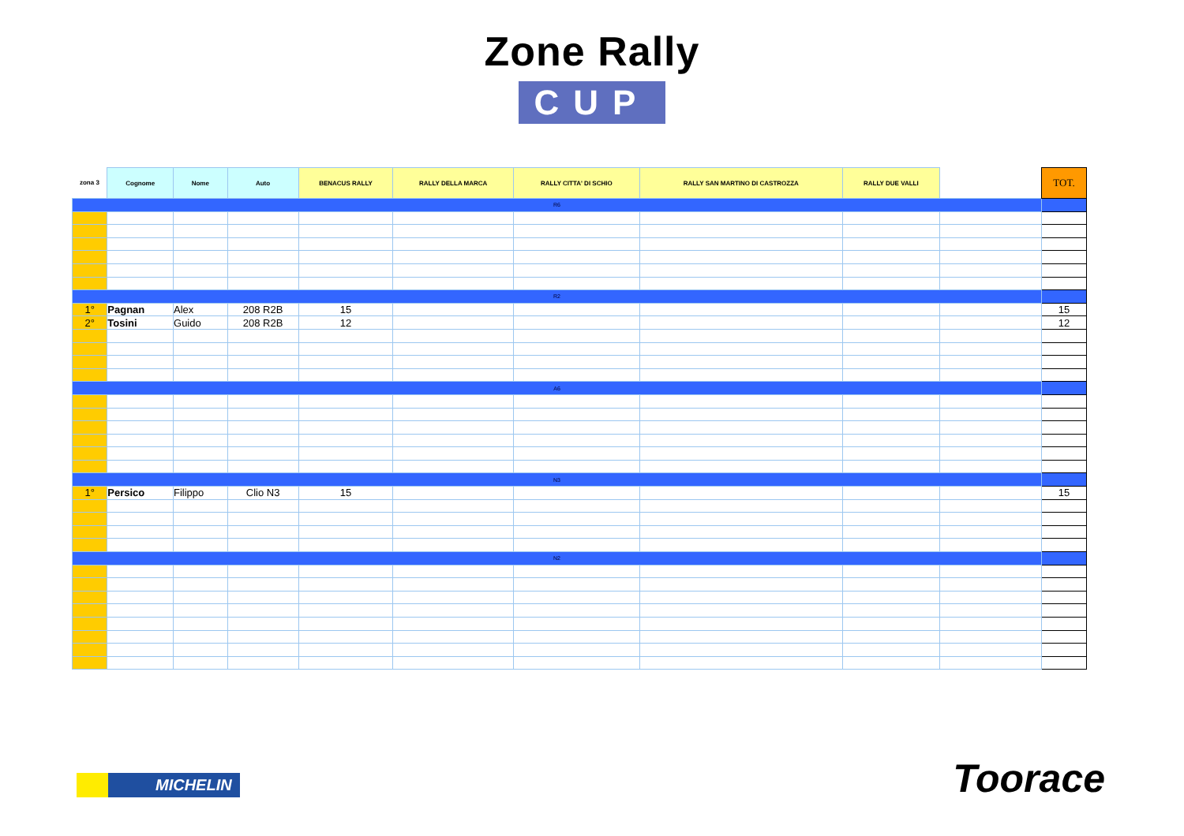Zone Rally
CUP
| zona 3 | Cognome | Nome | Auto | BENACUS RALLY | RALLY DELLA MARCA | RALLY CITTA' DI SCHIO | RALLY SAN MARTINO DI CASTROZZA | RALLY DUE VALLI | | TOT. |
| --- | --- | --- | --- | --- | --- | --- | --- | --- | --- | --- |
| R6 | | | | | | | | | | |
| R2 | | | | | | | | | | |
| 1° | Pagnan | Alex | 208 R2B | 15 | | | | | | 15 |
| 2° | Tosini | Guido | 208 R2B | 12 | | | | | | 12 |
| A6 | | | | | | | | | | |
| N3 | | | | | | | | | | |
| 1° | Persico | Filippo | Clio N3 | 15 | | | | | | 15 |
| N2 | | | | | | | | | | |
MICHELIN Toorace